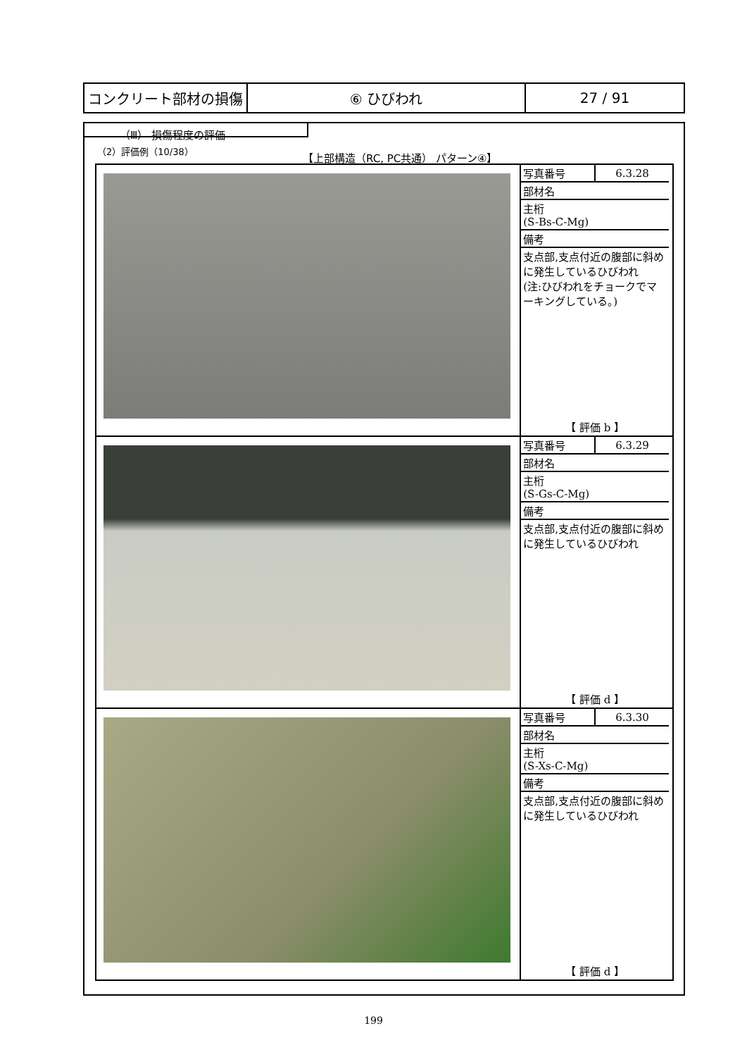| コンクリート部材の損傷 | ⑥ ひびわれ | 27 / 91 |
（Ⅲ） 損傷程度の評価
（2）評価例（10/38）
【上部構造（RC, PC共通） パターン④】
| | / 写真番号 / 6.3.28 / / 部材名 / / / 主桁 (S-Bs-C-Mg) / / / 備考 / / / 支点部,支点付近の腹部に斜めに発生しているひびわれ (注:ひびわれをチョークでマーキングしている。) / / / 【 評価 b 】 / / |
| | / 写真番号 / 6.3.29 / / 部材名 / / / 主桁 (S-Gs-C-Mg) / / / 備考 / / / 支点部,支点付近の腹部に斜めに発生しているひびわれ / / / 【 評価 d 】 / / |
| | / 写真番号 / 6.3.30 / / 部材名 / / / 主桁 (S-Xs-C-Mg) / / / 備考 / / / 支点部,支点付近の腹部に斜めに発生しているひびわれ / / / 【 評価 d 】 / / |
199